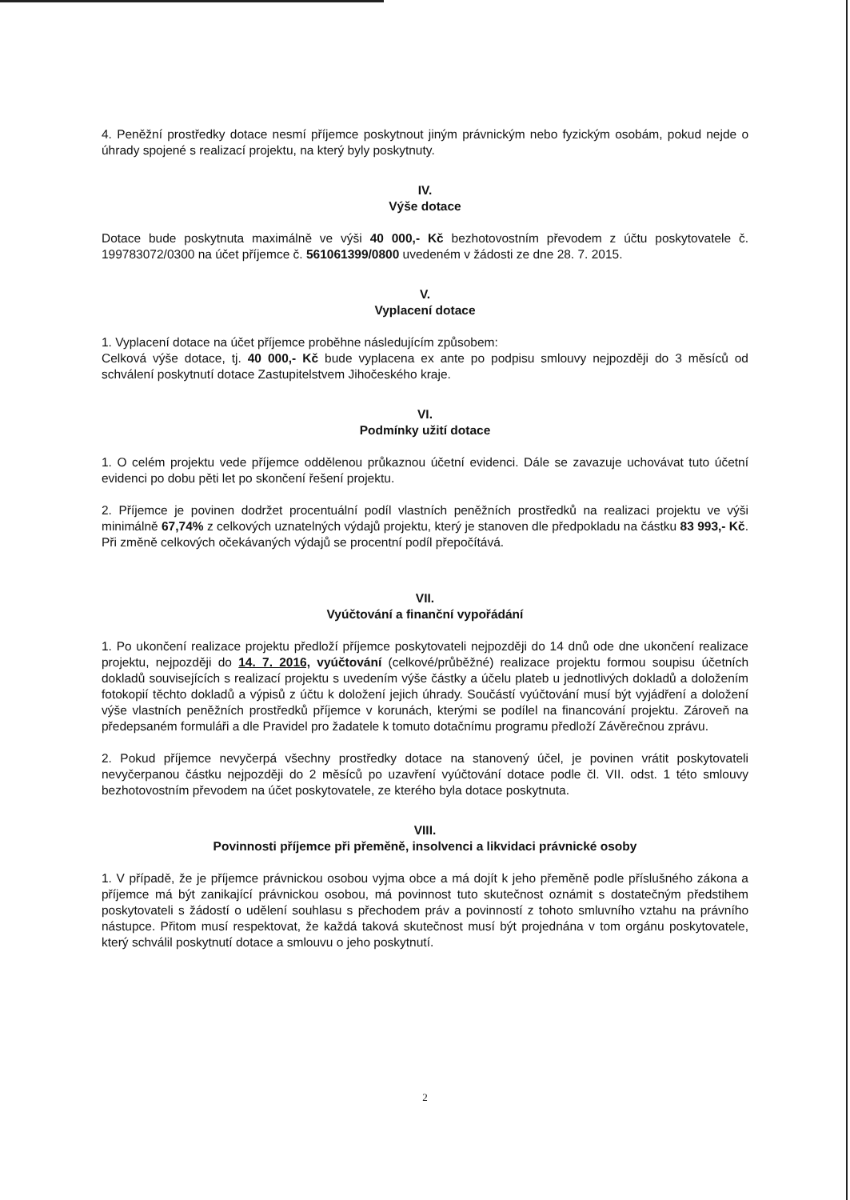4. Peněžní prostředky dotace nesmí příjemce poskytnout jiným právnickým nebo fyzickým osobám, pokud nejde o úhrady spojené s realizací projektu, na který byly poskytnuty.
IV.
Výše dotace
Dotace bude poskytnuta maximálně ve výši 40 000,- Kč bezhotovostním převodem z účtu poskytovatele č. 199783072/0300 na účet příjemce č. 561061399/0800 uvedeném v žádosti ze dne 28. 7. 2015.
V.
Vyplacení dotace
1. Vyplacení dotace na účet příjemce proběhne následujícím způsobem:
Celková výše dotace, tj. 40 000,- Kč bude vyplacena ex ante po podpisu smlouvy nejpozději do 3 měsíců od schválení poskytnutí dotace Zastupitelstvem Jihočeského kraje.
VI.
Podmínky užití dotace
1. O celém projektu vede příjemce oddělenou průkaznou účetní evidenci. Dále se zavazuje uchovávat tuto účetní evidenci po dobu pěti let po skončení řešení projektu.
2. Příjemce je povinen dodržet procentuální podíl vlastních peněžních prostředků na realizaci projektu ve výši minimálně 67,74% z celkových uznatelných výdajů projektu, který je stanoven dle předpokladu na částku 83 993,- Kč. Při změně celkových očekávaných výdajů se procentní podíl přepočítává.
VII.
Vyúčtování a finanční vypořádání
1. Po ukončení realizace projektu předloží příjemce poskytovateli nejpozději do 14 dnů ode dne ukončení realizace projektu, nejpozději do 14. 7. 2016, vyúčtování (celkové/průběžné) realizace projektu formou soupisu účetních dokladů souvisejících s realizací projektu s uvedením výše částky a účelu plateb u jednotlivých dokladů a doložením fotokopií těchto dokladů a výpisů z účtu k doložení jejich úhrady. Součástí vyúčtování musí být vyjádření a doložení výše vlastních peněžních prostředků příjemce v korunách, kterými se podílel na financování projektu. Zároveň na předepsaném formuláři a dle Pravidel pro žadatele k tomuto dotačnímu programu předloží Závěrečnou zprávu.
2. Pokud příjemce nevyčerpá všechny prostředky dotace na stanovený účel, je povinen vrátit poskytovateli nevyčerpanou částku nejpozději do 2 měsíců po uzavření vyúčtování dotace podle čl. VII. odst. 1 této smlouvy bezhotovostním převodem na účet poskytovatele, ze kterého byla dotace poskytnuta.
VIII.
Povinnosti příjemce při přeměně, insolvenci a likvidaci právnické osoby
1. V případě, že je příjemce právnickou osobou vyjma obce a má dojít k jeho přeměně podle příslušného zákona a příjemce má být zanikající právnickou osobou, má povinnost tuto skutečnost oznámit s dostatečným předstihem poskytovateli s žádostí o udělení souhlasu s přechodem práv a povinností z tohoto smluvního vztahu na právního nástupce. Přitom musí respektovat, že každá taková skutečnost musí být projednána v tom orgánu poskytovatele, který schválil poskytnutí dotace a smlouvu o jeho poskytnutí.
2